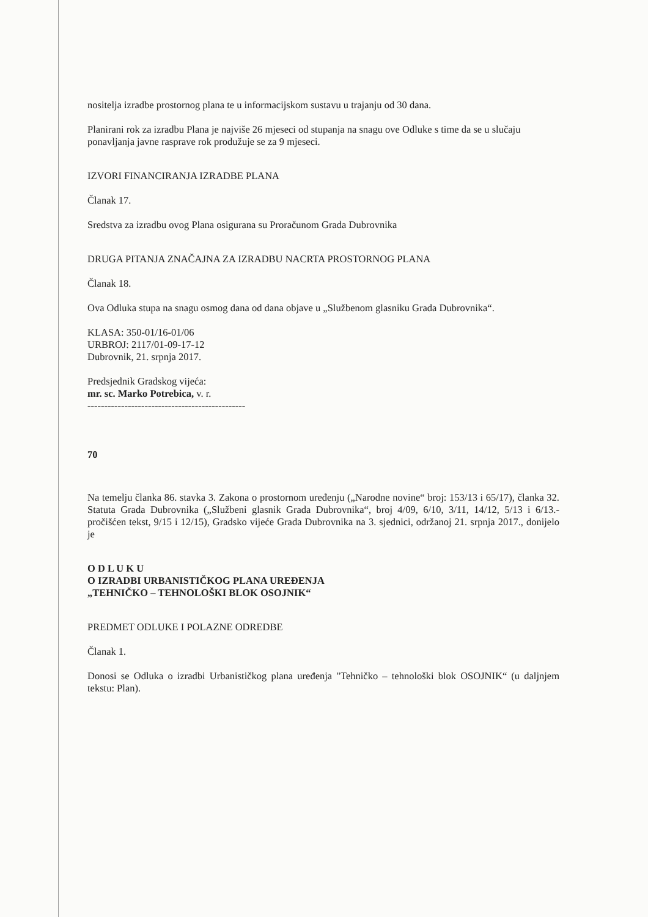nositelja izradbe prostornog plana te u informacijskom sustavu u trajanju od 30 dana.
Planirani rok za izradbu Plana je najviše 26 mjeseci od stupanja na snagu ove Odluke s time da se u slučaju ponavljanja javne rasprave rok produžuje se za 9 mjeseci.
IZVORI FINANCIRANJA IZRADBE PLANA
Članak 17.
Sredstva za izradbu ovog Plana osigurana su Proračunom Grada Dubrovnika
DRUGA PITANJA ZNAČAJNA ZA IZRADBU NACRTA PROSTORNOG PLANA
Članak 18.
Ova Odluka stupa na snagu osmog dana od dana objave u „Službenom glasniku Grada Dubrovnika“.
KLASA: 350-01/16-01/06
URBROJ: 2117/01-09-17-12
Dubrovnik, 21. srpnja 2017.
Predsjednik Gradskog vijeća:
mr. sc. Marko Potrebica, v. r.
-----------------------------------------------
70
Na temelju članka 86. stavka 3. Zakona o prostornom uređenju („Narodne novine“ broj: 153/13 i 65/17), članka 32. Statuta Grada Dubrovnika („Službeni glasnik Grada Dubrovnika“, broj 4/09, 6/10, 3/11, 14/12, 5/13 i 6/13.- pročišćen tekst, 9/15 i 12/15), Gradsko vijeće Grada Dubrovnika na 3. sjednici, održanoj 21. srpnja 2017., donijelo je
O D L U K U
O IZRADBI URBANISTIČKOG PLANA UREĐENJA
„TEHNIČKO – TEHNOLOŠKI BLOK OSOJNIK“
PREDMET ODLUKE I POLAZNE ODREDBE
Članak 1.
Donosi se Odluka o izradbi Urbanističkog plana uređenja "Tehničko – tehnološki blok OSOJNIK“ (u daljnjem tekstu: Plan).